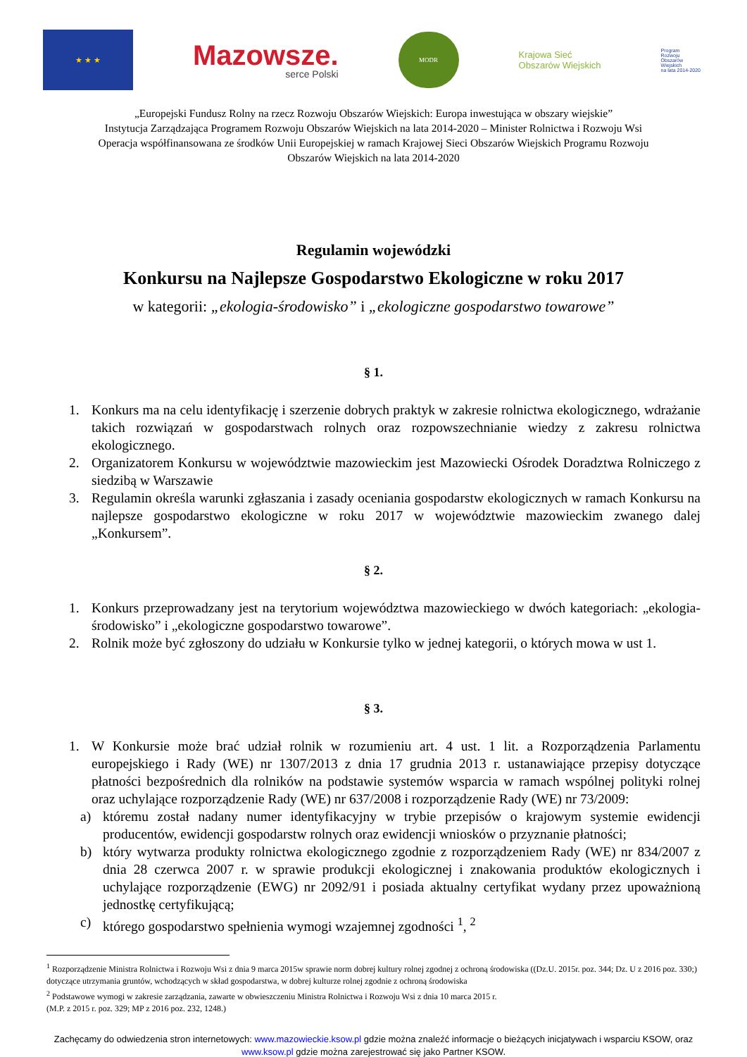★ ★ ★
Mazowsze.
serce Polski
MODR
Krajowa Sieć
Obszarów Wiejskich
Program
Rozwoju
Obszarów
Wiejskich
na lata 2014-2020
„Europejski Fundusz Rolny na rzecz Rozwoju Obszarów Wiejskich: Europa inwestująca w obszary wiejskie”
Instytucja Zarządzająca Programem Rozwoju Obszarów Wiejskich na lata 2014-2020 – Minister Rolnictwa i Rozwoju Wsi
Operacja współfinansowana ze środków Unii Europejskiej w ramach Krajowej Sieci Obszarów Wiejskich Programu Rozwoju
Obszarów Wiejskich na lata 2014-2020
Regulamin wojewódzki
Konkursu na Najlepsze Gospodarstwo Ekologiczne w roku 2017
w kategorii: „ekologia-środowisko” i „ekologiczne gospodarstwo towarowe”
§ 1.
1. Konkurs ma na celu identyfikację i szerzenie dobrych praktyk w zakresie rolnictwa ekologicznego, wdrażanie takich rozwiązań w gospodarstwach rolnych oraz rozpowszechnianie wiedzy z zakresu rolnictwa ekologicznego.
2. Organizatorem Konkursu w województwie mazowieckim jest Mazowiecki Ośrodek Doradztwa Rolniczego z siedzibą w Warszawie
3. Regulamin określa warunki zgłaszania i zasady oceniania gospodarstw ekologicznych w ramach Konkursu na najlepsze gospodarstwo ekologiczne w roku 2017 w województwie mazowieckim zwanego dalej „Konkursem”.
§ 2.
1. Konkurs przeprowadzany jest na terytorium województwa mazowieckiego w dwóch kategoriach: „ekologia-środowisko” i „ekologiczne gospodarstwo towarowe”.
2. Rolnik może być zgłoszony do udziału w Konkursie tylko w jednej kategorii, o których mowa w ust 1.
§ 3.
1. W Konkursie może brać udział rolnik w rozumieniu art. 4 ust. 1 lit. a Rozporządzenia Parlamentu europejskiego i Rady (WE) nr 1307/2013 z dnia 17 grudnia 2013 r. ustanawiające przepisy dotyczące płatności bezpośrednich dla rolników na podstawie systemów wsparcia w ramach wspólnej polityki rolnej oraz uchylające rozporządzenie Rady (WE) nr 637/2008 i rozporządzenie Rady (WE) nr 73/2009:
a) któremu został nadany numer identyfikacyjny w trybie przepisów o krajowym systemie ewidencji producentów, ewidencji gospodarstw rolnych oraz ewidencji wniosków o przyznanie płatności;
b) który wytwarza produkty rolnictwa ekologicznego zgodnie z rozporządzeniem Rady (WE) nr 834/2007 z dnia 28 czerwca 2007 r. w sprawie produkcji ekologicznej i znakowania produktów ekologicznych i uchylające rozporządzenie (EWG) nr 2092/91 i posiada aktualny certyfikat wydany przez upoważnioną jednostkę certyfikującą;
c) którego gospodarstwo spełnienia wymogi wzajemnej zgodności <sup>1</sup>, <sup>2</sup>
<sup>1</sup> Rozporządzenie Ministra Rolnictwa i Rozwoju Wsi z dnia 9 marca 2015w sprawie norm dobrej kultury rolnej zgodnej z ochroną środowiska ((Dz.U. 2015r. poz. 344; Dz. U z 2016 poz. 330;) dotyczące utrzymania gruntów, wchodzących w skład gospodarstwa, w dobrej kulturze rolnej zgodnie z ochroną środowiska
<sup>2</sup> Podstawowe wymogi w zakresie zarządzania, zawarte w obwieszczeniu Ministra Rolnictwa i Rozwoju Wsi z dnia 10 marca 2015 r.
(M.P. z 2015 r. poz. 329; MP z 2016 poz. 232, 1248.)
Zachęcamy do odwiedzenia stron internetowych: www.mazowieckie.ksow.pl gdzie można znaleźć informacje o bieżących inicjatywach i wsparciu KSOW, oraz www.ksow.pl gdzie można zarejestrować się jako Partner KSOW.